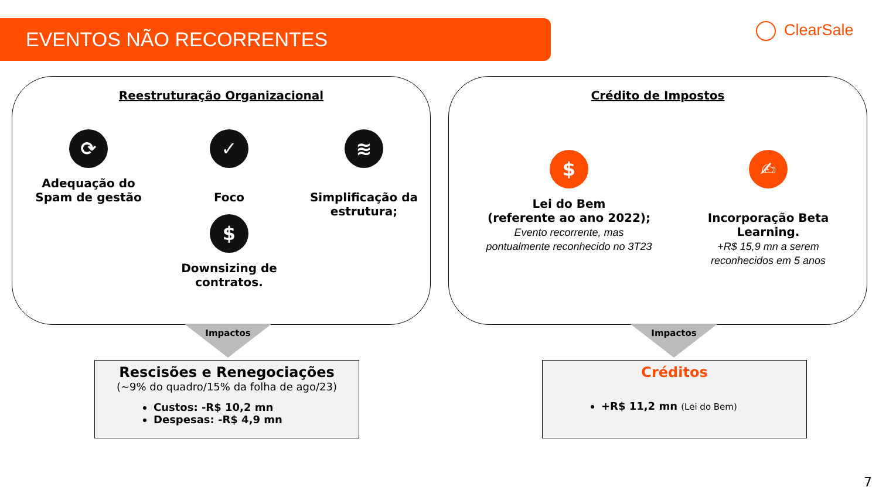EVENTOS NÃO RECORRENTES ClearSale
Reestruturação Organizacional
⟳
Adequação do Spam de gestão
✓
Foco
≋
Simplificação da estrutura;
$
Downsizing de contratos.
Crédito de Impostos
$
Lei do Bem
(referente ao ano 2022);
Evento recorrente, mas pontualmente reconhecido no 3T23
✍
Incorporação Beta Learning.
+R$ 15,9 mn a serem reconhecidos em 5 anos
Impactos Impactos
Rescisões e Renegociações
(~9% do quadro/15% da folha de ago/23)
Custos: -R$ 10,2 mn
Despesas: -R$ 4,9 mn
Créditos
+R$ 11,2 mn (Lei do Bem)
7